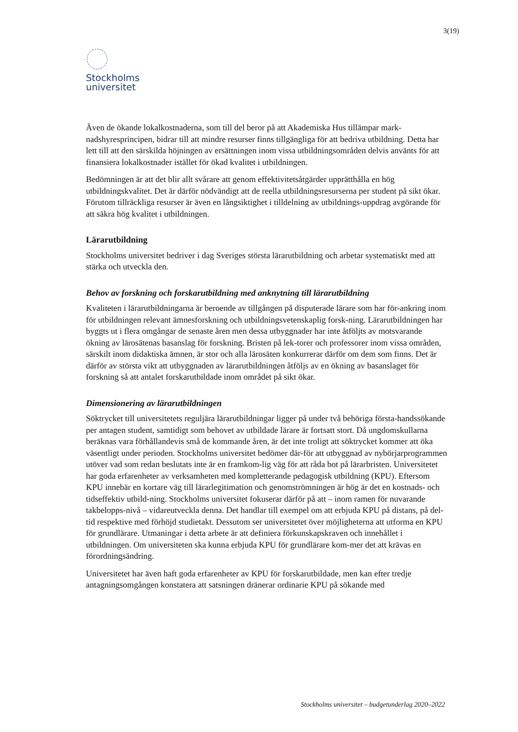3(19)
Stockholms
universitet
Även de ökande lokalkostnaderna, som till del beror på att Akademiska Hus tillämpar mark-nadshyresprincipen, bidrar till att mindre resurser finns tillgängliga för att bedriva utbildning. Detta har lett till att den särskilda höjningen av ersättningen inom vissa utbildningsområden delvis använts för att finansiera lokalkostnader istället för ökad kvalitet i utbildningen.
Bedömningen är att det blir allt svårare att genom effektivitetsåtgärder upprätthålla en hög utbildningskvalitet. Det är därför nödvändigt att de reella utbildningsresurserna per student på sikt ökar. Förutom tillräckliga resurser är även en långsiktighet i tilldelning av utbildnings-uppdrag avgörande för att säkra hög kvalitet i utbildningen.
Lärarutbildning
Stockholms universitet bedriver i dag Sveriges största lärarutbildning och arbetar systematiskt med att stärka och utveckla den.
Behov av forskning och forskarutbildning med anknytning till lärarutbildning
Kvaliteten i lärarutbildningarna är beroende av tillgången på disputerade lärare som har för-ankring inom för utbildningen relevant ämnesforskning och utbildningsvetenskaplig forsk-ning. Lärarutbildningen har byggts ut i flera omgångar de senaste åren men dessa utbyggnader har inte åtföljts av motsvarande ökning av lärosätenas basanslag för forskning. Bristen på lek-torer och professorer inom vissa områden, särskilt inom didaktiska ämnen, är stor och alla lärosäten konkurrerar därför om dem som finns. Det är därför av största vikt att utbyggnaden av lärarutbildningen åtföljs av en ökning av basanslaget för forskning så att antalet forskarutbildade inom området på sikt ökar.
Dimensionering av lärarutbildningen
Söktrycket till universitetets reguljära lärarutbildningar ligger på under två behöriga första-handssökande per antagen student, samtidigt som behovet av utbildade lärare är fortsatt stort. Då ungdomskullarna beräknas vara förhållandevis små de kommande åren, är det inte troligt att söktrycket kommer att öka väsentligt under perioden. Stockholms universitet bedömer där-för att utbyggnad av nybörjarprogrammen utöver vad som redan beslutats inte är en framkom-lig väg för att råda bot på lärarbristen. Universitetet har goda erfarenheter av verksamheten med kompletterande pedagogisk utbildning (KPU). Eftersom KPU innebär en kortare väg till lärarlegitimation och genomströmningen är hög är det en kostnads- och tidseffektiv utbild-ning. Stockholms universitet fokuserar därför på att – inom ramen för nuvarande takbelopps-nivå – vidareutveckla denna. Det handlar till exempel om att erbjuda KPU på distans, på del-tid respektive med förhöjd studietakt. Dessutom ser universitetet över möjligheterna att utforma en KPU för grundlärare. Utmaningar i detta arbete är att definiera förkunskapskraven och innehållet i utbildningen. Om universiteten ska kunna erbjuda KPU för grundlärare kom-mer det att krävas en förordningsändring.
Universitetet har även haft goda erfarenheter av KPU för forskarutbildade, men kan efter tredje antagningsomgången konstatera att satsningen dränerar ordinarie KPU på sökande med
Stockholms universitet – budgetunderlag 2020–2022